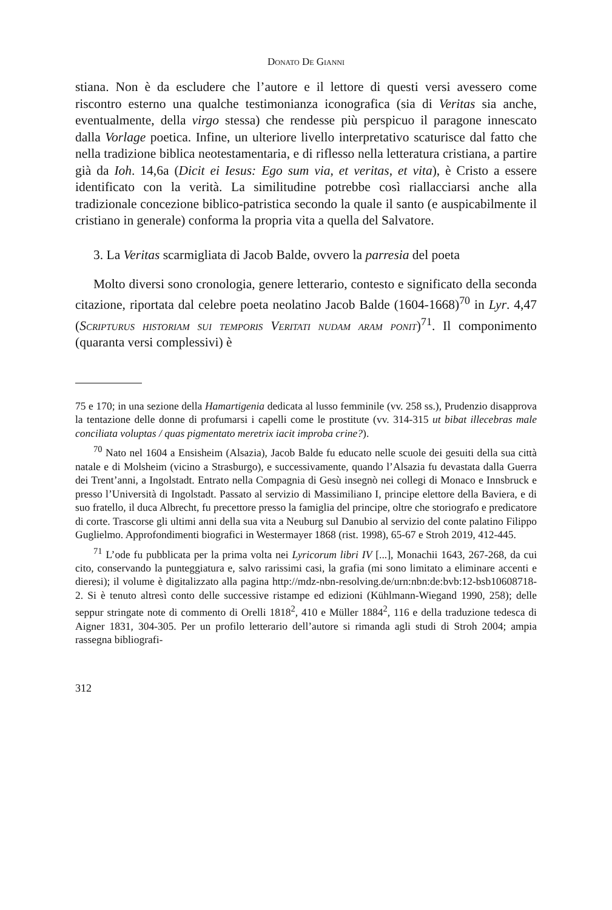Donato De Gianni
stiana. Non è da escludere che l’autore e il lettore di questi versi avessero come riscontro esterno una qualche testimonianza iconografica (sia di Veritas sia anche, eventualmente, della virgo stessa) che rendesse più perspicuo il paragone innescato dalla Vorlage poetica. Infine, un ulteriore livello interpretativo scaturisce dal fatto che nella tradizione biblica neotestamentaria, e di riflesso nella letteratura cristiana, a partire già da Ioh. 14,6a (Dicit ei Iesus: Ego sum via, et veritas, et vita), è Cristo a essere identificato con la verità. La similitudine potrebbe così riallacciarsi anche alla tradizionale concezione biblico-patristica secondo la quale il santo (e auspicabilmente il cristiano in generale) conforma la propria vita a quella del Salvatore.
3. La Veritas scarmigliata di Jacob Balde, ovvero la parresia del poeta
Molto diversi sono cronologia, genere letterario, contesto e significato della seconda citazione, riportata dal celebre poeta neolatino Jacob Balde (1604-1668)<sup>70</sup> in Lyr. 4,47 (Scripturus historiam sui temporis Veritati nudam aram ponit)<sup>71</sup>. Il componimento (quaranta versi complessivi) è
75 e 170; in una sezione della Hamartigenia dedicata al lusso femminile (vv. 258 ss.), Prudenzio disapprova la tentazione delle donne di profumarsi i capelli come le prostitute (vv. 314-315 ut bibat illecebras male conciliata voluptas / quas pigmentato meretrix iacit improba crine?).
<sup>70</sup> Nato nel 1604 a Ensisheim (Alsazia), Jacob Balde fu educato nelle scuole dei gesuiti della sua città natale e di Molsheim (vicino a Strasburgo), e successivamente, quando l’Alsazia fu devastata dalla Guerra dei Trent’anni, a Ingolstadt. Entrato nella Compagnia di Gesù insegnò nei collegi di Monaco e Innsbruck e presso l’Università di Ingolstadt. Passato al servizio di Massimiliano I, principe elettore della Baviera, e di suo fratello, il duca Albrecht, fu precettore presso la famiglia del principe, oltre che storiografo e predicatore di corte. Trascorse gli ultimi anni della sua vita a Neuburg sul Danubio al servizio del conte palatino Filippo Guglielmo. Approfondimenti biografici in Westermayer 1868 (rist. 1998), 65-67 e Stroh 2019, 412-445.
<sup>71</sup> L’ode fu pubblicata per la prima volta nei Lyricorum libri IV [...], Monachii 1643, 267-268, da cui cito, conservando la punteggiatura e, salvo rarissimi casi, la grafia (mi sono limitato a eliminare accenti e dieresi); il volume è digitalizzato alla pagina http://mdz-nbn-resolving.de/urn:nbn:de:bvb:12-bsb10608718-2. Si è tenuto altresì conto delle successive ristampe ed edizioni (Kühlmann-Wiegand 1990, 258); delle seppur stringate note di commento di Orelli 1818<sup>2</sup>, 410 e Müller 1884<sup>2</sup>, 116 e della traduzione tedesca di Aigner 1831, 304-305. Per un profilo letterario dell’autore si rimanda agli studi di Stroh 2004; ampia rassegna bibliografi-
312